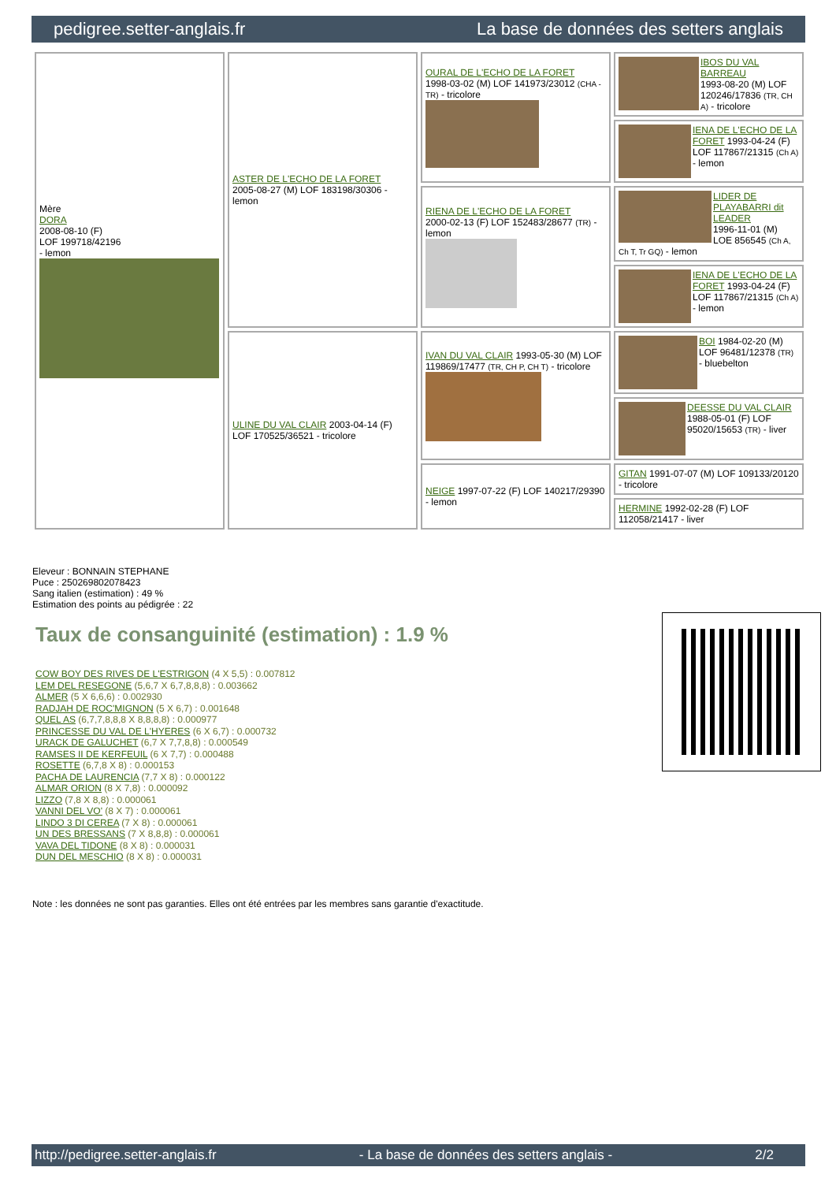pedigree.setter-anglais.fr La base de données des setters anglais
| Mère DORA 2008-08-10 (F) LOF 199718/42196 - lemon | ASTER DE L'ECHO DE LA FORET 2005-08-27 (M) LOF 183198/30306 - lemon | OURAL DE L'ECHO DE LA FORET 1998-03-02 (M) LOF 141973/23012 (CHA -TR) - tricolore | IBOS DU VAL BARREAU 1993-08-20 (M) LOF 120246/17836 (TR, CH A) - tricolore |
| | | | IENA DE L'ECHO DE LA FORET 1993-04-24 (F) LOF 117867/21315 (Ch A) - lemon |
| | | RIENA DE L'ECHO DE LA FORET 2000-02-13 (F) LOF 152483/28677 (TR) - lemon | LIDER DE PLAYABARRI dit LEADER 1996-11-01 (M) LOE 856545 (Ch A, Ch T, Tr GQ) - lemon |
| | | | IENA DE L'ECHO DE LA FORET 1993-04-24 (F) LOF 117867/21315 (Ch A) - lemon |
| | ULINE DU VAL CLAIR 2003-04-14 (F) LOF 170525/36521 - tricolore | IVAN DU VAL CLAIR 1993-05-30 (M) LOF 119869/17477 (TR, CH P, CH T) - tricolore | BOI 1984-02-20 (M) LOF 96481/12378 (TR) - bluebelton |
| | | | DEESSE DU VAL CLAIR 1988-05-01 (F) LOF 95020/15653 (TR) - liver |
| | | NEIGE 1997-07-22 (F) LOF 140217/29390 - lemon | GITAN 1991-07-07 (M) LOF 109133/20120 - tricolore |
| | | | HERMINE 1992-02-28 (F) LOF 112058/21417 - liver |
Eleveur : BONNAIN STEPHANE
Puce : 250269802078423
Sang italien (estimation) : 49 %
Estimation des points au pédigrée : 22
Taux de consanguinité (estimation) : 1.9 %
COW BOY DES RIVES DE L'ESTRIGON (4 X 5,5) : 0.007812
LEM DEL RESEGONE (5,6,7 X 6,7,8,8,8) : 0.003662
ALMER (5 X 6,6,6) : 0.002930
RADJAH DE ROC'MIGNON (5 X 6,7) : 0.001648
QUEL AS (6,7,7,8,8,8 X 8,8,8,8) : 0.000977
PRINCESSE DU VAL DE L'HYERES (6 X 6,7) : 0.000732
URACK DE GALUCHET (6,7 X 7,7,8,8) : 0.000549
RAMSES II DE KERFEUIL (6 X 7,7) : 0.000488
ROSETTE (6,7,8 X 8) : 0.000153
PACHA DE LAURENCIA (7,7 X 8) : 0.000122
ALMAR ORION (8 X 7,8) : 0.000092
LIZZO (7,8 X 8,8) : 0.000061
VANNI DEL VO' (8 X 7) : 0.000061
LINDO 3 DI CEREA (7 X 8) : 0.000061
UN DES BRESSANS (7 X 8,8,8) : 0.000061
VAVA DEL TIDONE (8 X 8) : 0.000031
DUN DEL MESCHIO (8 X 8) : 0.000031
Note : les données ne sont pas garanties. Elles ont été entrées par les membres sans garantie d'exactitude.
http://pedigree.setter-anglais.fr - La base de données des setters anglais - 2/2